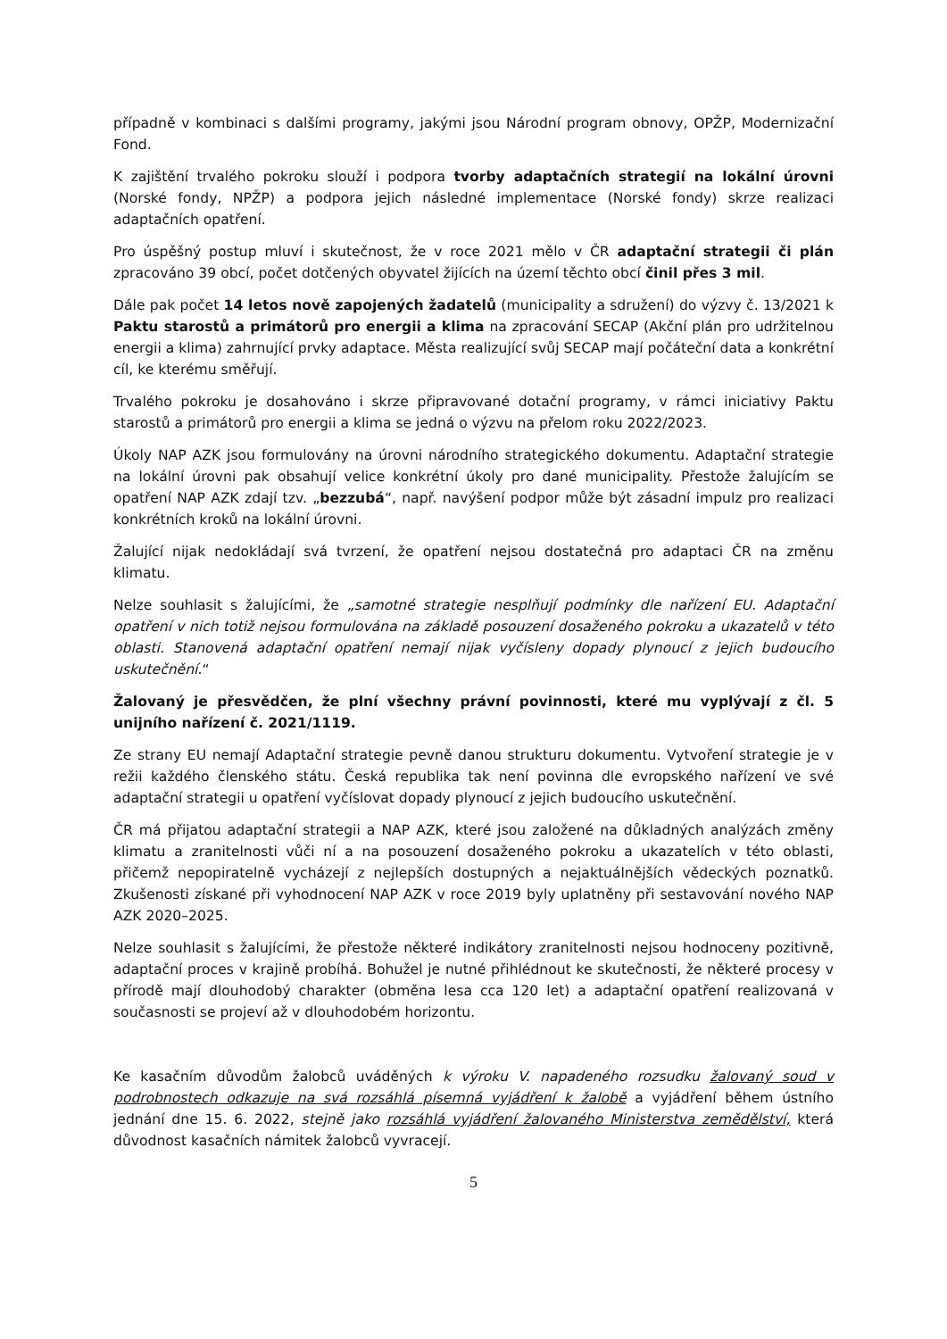případně v kombinaci s dalšími programy, jakými jsou Národní program obnovy, OPŽP, Modernizační Fond.
K zajištění trvalého pokroku slouží i podpora tvorby adaptačních strategií na lokální úrovni (Norské fondy, NPŽP) a podpora jejich následné implementace (Norské fondy) skrze realizaci adaptačních opatření.
Pro úspěšný postup mluví i skutečnost, že v roce 2021 mělo v ČR adaptační strategii či plán zpracováno 39 obcí, počet dotčených obyvatel žijících na území těchto obcí činil přes 3 mil.
Dále pak počet 14 letos nově zapojených žadatelů (municipality a sdružení) do výzvy č. 13/2021 k Paktu starostů a primátorů pro energii a klima na zpracování SECAP (Akční plán pro udržitelnou energii a klima) zahrnující prvky adaptace. Města realizující svůj SECAP mají počáteční data a konkrétní cíl, ke kterému směřují.
Trvalého pokroku je dosahováno i skrze připravované dotační programy, v rámci iniciativy Paktu starostů a primátorů pro energii a klima se jedná o výzvu na přelom roku 2022/2023.
Úkoly NAP AZK jsou formulovány na úrovni národního strategického dokumentu. Adaptační strategie na lokální úrovni pak obsahují velice konkrétní úkoly pro dané municipality. Přestože žalujícím se opatření NAP AZK zdají tzv. „bezzubá“, např. navýšení podpor může být zásadní impulz pro realizaci konkrétních kroků na lokální úrovni.
Žalující nijak nedokládají svá tvrzení, že opatření nejsou dostatečná pro adaptaci ČR na změnu klimatu.
Nelze souhlasit s žalujícími, že „samotné strategie nesplňují podmínky dle nařízení EU. Adaptační opatření v nich totiž nejsou formulována na základě posouzení dosaženého pokroku a ukazatelů v této oblasti. Stanovená adaptační opatření nemají nijak vyčísleny dopady plynoucí z jejich budoucího uskutečnění.“
Žalovaný je přesvědčen, že plní všechny právní povinnosti, které mu vyplývají z čl. 5 unijního nařízení č. 2021/1119.
Ze strany EU nemají Adaptační strategie pevně danou strukturu dokumentu. Vytvoření strategie je v režii každého členského státu. Česká republika tak není povinna dle evropského nařízení ve své adaptační strategii u opatření vyčíslovat dopady plynoucí z jejich budoucího uskutečnění.
ČR má přijatou adaptační strategii a NAP AZK, které jsou založené na důkladných analýzách změny klimatu a zranitelnosti vůči ní a na posouzení dosaženého pokroku a ukazatelích v této oblasti, přičemž nepopiratelně vycházejí z nejlepších dostupných a nejaktuálnějších vědeckých poznatků. Zkušenosti získané při vyhodnocení NAP AZK v roce 2019 byly uplatněny při sestavování nového NAP AZK 2020–2025.
Nelze souhlasit s žalujícími, že přestože některé indikátory zranitelnosti nejsou hodnoceny pozitivně, adaptační proces v krajině probíhá. Bohužel je nutné přihlédnout ke skutečnosti, že některé procesy v přírodě mají dlouhodobý charakter (obměna lesa cca 120 let) a adaptační opatření realizovaná v současnosti se projeví až v dlouhodobém horizontu.
Ke kasačním důvodům žalobců uváděných k výroku V. napadeného rozsudku žalovaný soud v podrobnostech odkazuje na svá rozsáhlá písemná vyjádření k žalobě a vyjádření během ústního jednání dne 15. 6. 2022, stejně jako rozsáhlá vyjádření žalovaného Ministerstva zemědělství, která důvodnost kasačních námitek žalobců vyvracejí.
5